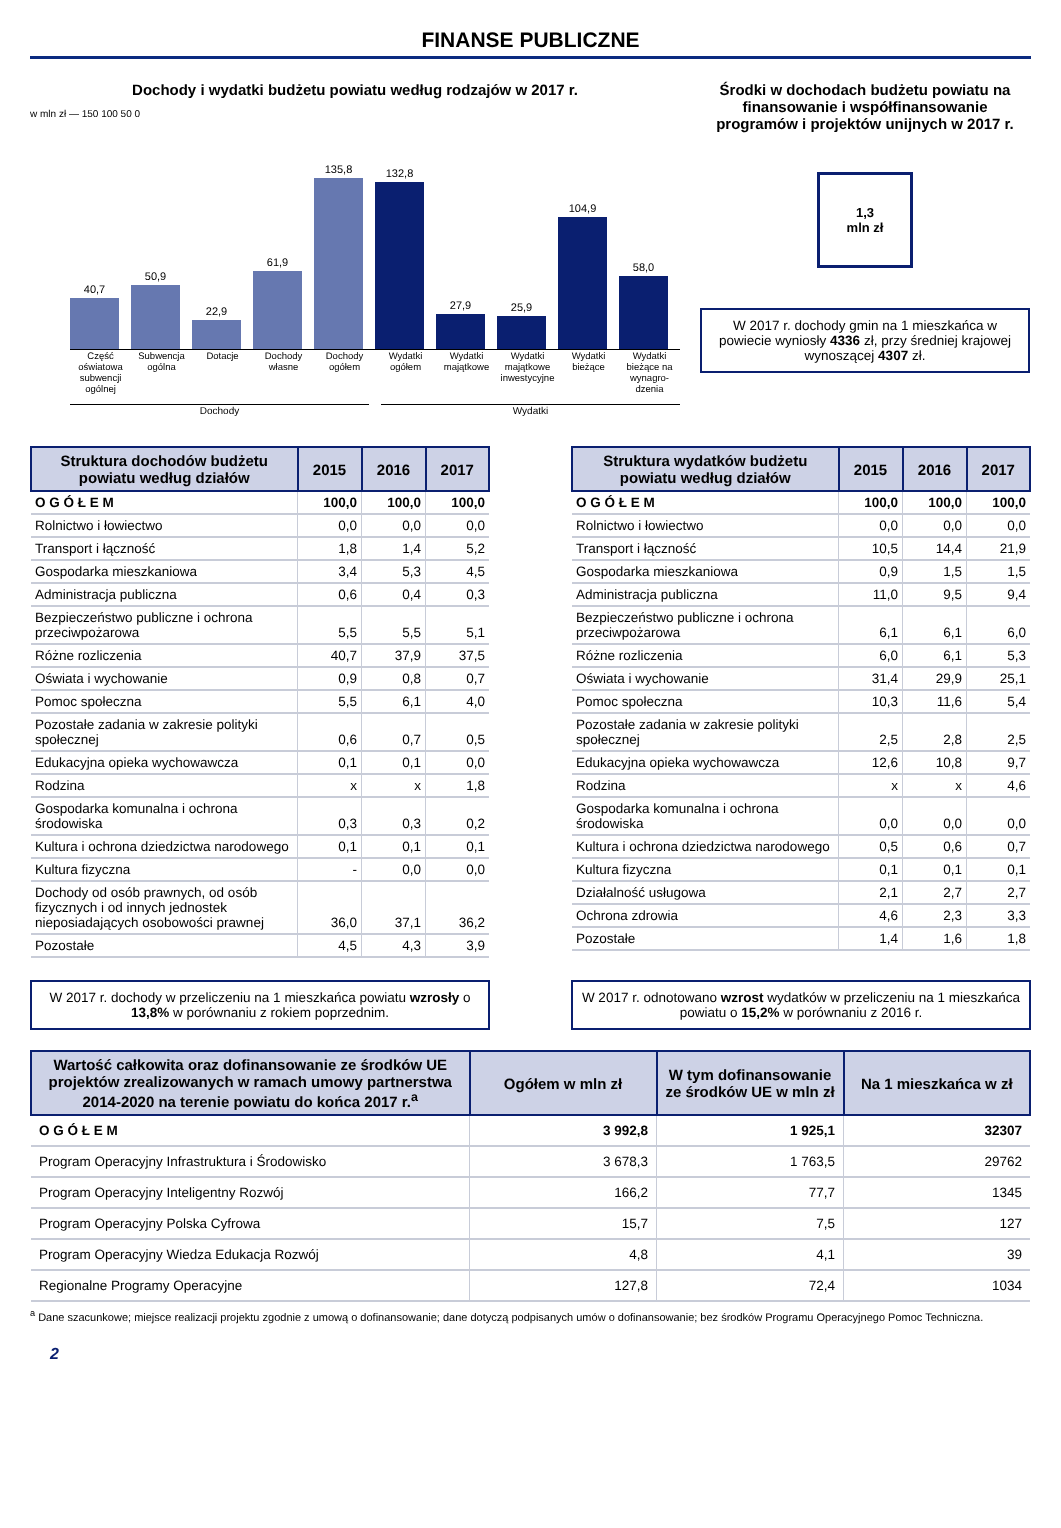FINANSE PUBLICZNE
Dochody i wydatki budżetu powiatu według rodzajów w 2017 r.
w mln zł — 150 100 50 0
40,7
50,9
22,9
61,9
135,8
132,8
27,9
25,9
104,9
58,0
Część oświatowa subwencji ogólnej Subwencja ogólna Dotacje Dochody własne Dochody ogółem Wydatki ogółem Wydatki majątkowe Wydatki majątkowe inwestycyjne Wydatki bieżące Wydatki bieżące na wynagro-dzenia
Dochody Wydatki
Środki w dochodach budżetu powiatu na finansowanie i współfinansowanie programów i projektów unijnych w 2017 r.
1,3
mln zł
W 2017 r. dochody gmin na 1 mieszkańca w powiecie wyniosły 4336 zł, przy średniej krajowej wynoszącej 4307 zł.
| Struktura dochodów budżetu powiatu według działów | 2015 | 2016 | 2017 |
| --- | --- | --- | --- |
| O G Ó Ł E M | 100,0 | 100,0 | 100,0 |
| Rolnictwo i łowiectwo | 0,0 | 0,0 | 0,0 |
| Transport i łączność | 1,8 | 1,4 | 5,2 |
| Gospodarka mieszkaniowa | 3,4 | 5,3 | 4,5 |
| Administracja publiczna | 0,6 | 0,4 | 0,3 |
| Bezpieczeństwo publiczne i ochrona przeciwpożarowa | 5,5 | 5,5 | 5,1 |
| Różne rozliczenia | 40,7 | 37,9 | 37,5 |
| Oświata i wychowanie | 0,9 | 0,8 | 0,7 |
| Pomoc społeczna | 5,5 | 6,1 | 4,0 |
| Pozostałe zadania w zakresie polityki społecznej | 0,6 | 0,7 | 0,5 |
| Edukacyjna opieka wychowawcza | 0,1 | 0,1 | 0,0 |
| Rodzina | x | x | 1,8 |
| Gospodarka komunalna i ochrona środowiska | 0,3 | 0,3 | 0,2 |
| Kultura i ochrona dziedzictwa narodowego | 0,1 | 0,1 | 0,1 |
| Kultura fizyczna | - | 0,0 | 0,0 |
| Dochody od osób prawnych, od osób fizycznych i od innych jednostek nieposiadających osobowości prawnej | 36,0 | 37,1 | 36,2 |
| Pozostałe | 4,5 | 4,3 | 3,9 |
| Struktura wydatków budżetu powiatu według działów | 2015 | 2016 | 2017 |
| --- | --- | --- | --- |
| O G Ó Ł E M | 100,0 | 100,0 | 100,0 |
| Rolnictwo i łowiectwo | 0,0 | 0,0 | 0,0 |
| Transport i łączność | 10,5 | 14,4 | 21,9 |
| Gospodarka mieszkaniowa | 0,9 | 1,5 | 1,5 |
| Administracja publiczna | 11,0 | 9,5 | 9,4 |
| Bezpieczeństwo publiczne i ochrona przeciwpożarowa | 6,1 | 6,1 | 6,0 |
| Różne rozliczenia | 6,0 | 6,1 | 5,3 |
| Oświata i wychowanie | 31,4 | 29,9 | 25,1 |
| Pomoc społeczna | 10,3 | 11,6 | 5,4 |
| Pozostałe zadania w zakresie polityki społecznej | 2,5 | 2,8 | 2,5 |
| Edukacyjna opieka wychowawcza | 12,6 | 10,8 | 9,7 |
| Rodzina | x | x | 4,6 |
| Gospodarka komunalna i ochrona środowiska | 0,0 | 0,0 | 0,0 |
| Kultura i ochrona dziedzictwa narodowego | 0,5 | 0,6 | 0,7 |
| Kultura fizyczna | 0,1 | 0,1 | 0,1 |
| Działalność usługowa | 2,1 | 2,7 | 2,7 |
| Ochrona zdrowia | 4,6 | 2,3 | 3,3 |
| Pozostałe | 1,4 | 1,6 | 1,8 |
W 2017 r. dochody w przeliczeniu na 1 mieszkańca powiatu wzrosły o 13,8% w porównaniu z rokiem poprzednim.
W 2017 r. odnotowano wzrost wydatków w przeliczeniu na 1 mieszkańca powiatu o 15,2% w porównaniu z 2016 r.
| Wartość całkowita oraz dofinansowanie ze środków UE projektów zrealizowanych w ramach umowy partnerstwa 2014-2020 na terenie powiatu do końca 2017 r.<sup>a</sup> | Ogółem w mln zł | W tym dofinansowanie ze środków UE w mln zł | Na 1 mieszkańca w zł |
| --- | --- | --- | --- |
| O G Ó Ł E M | 3 992,8 | 1 925,1 | 32307 |
| Program Operacyjny Infrastruktura i Środowisko | 3 678,3 | 1 763,5 | 29762 |
| Program Operacyjny Inteligentny Rozwój | 166,2 | 77,7 | 1345 |
| Program Operacyjny Polska Cyfrowa | 15,7 | 7,5 | 127 |
| Program Operacyjny Wiedza Edukacja Rozwój | 4,8 | 4,1 | 39 |
| Regionalne Programy Operacyjne | 127,8 | 72,4 | 1034 |
<sup>a</sup> Dane szacunkowe; miejsce realizacji projektu zgodnie z umową o dofinansowanie; dane dotyczą podpisanych umów o dofinansowanie; bez środków Programu Operacyjnego Pomoc Techniczna.
2